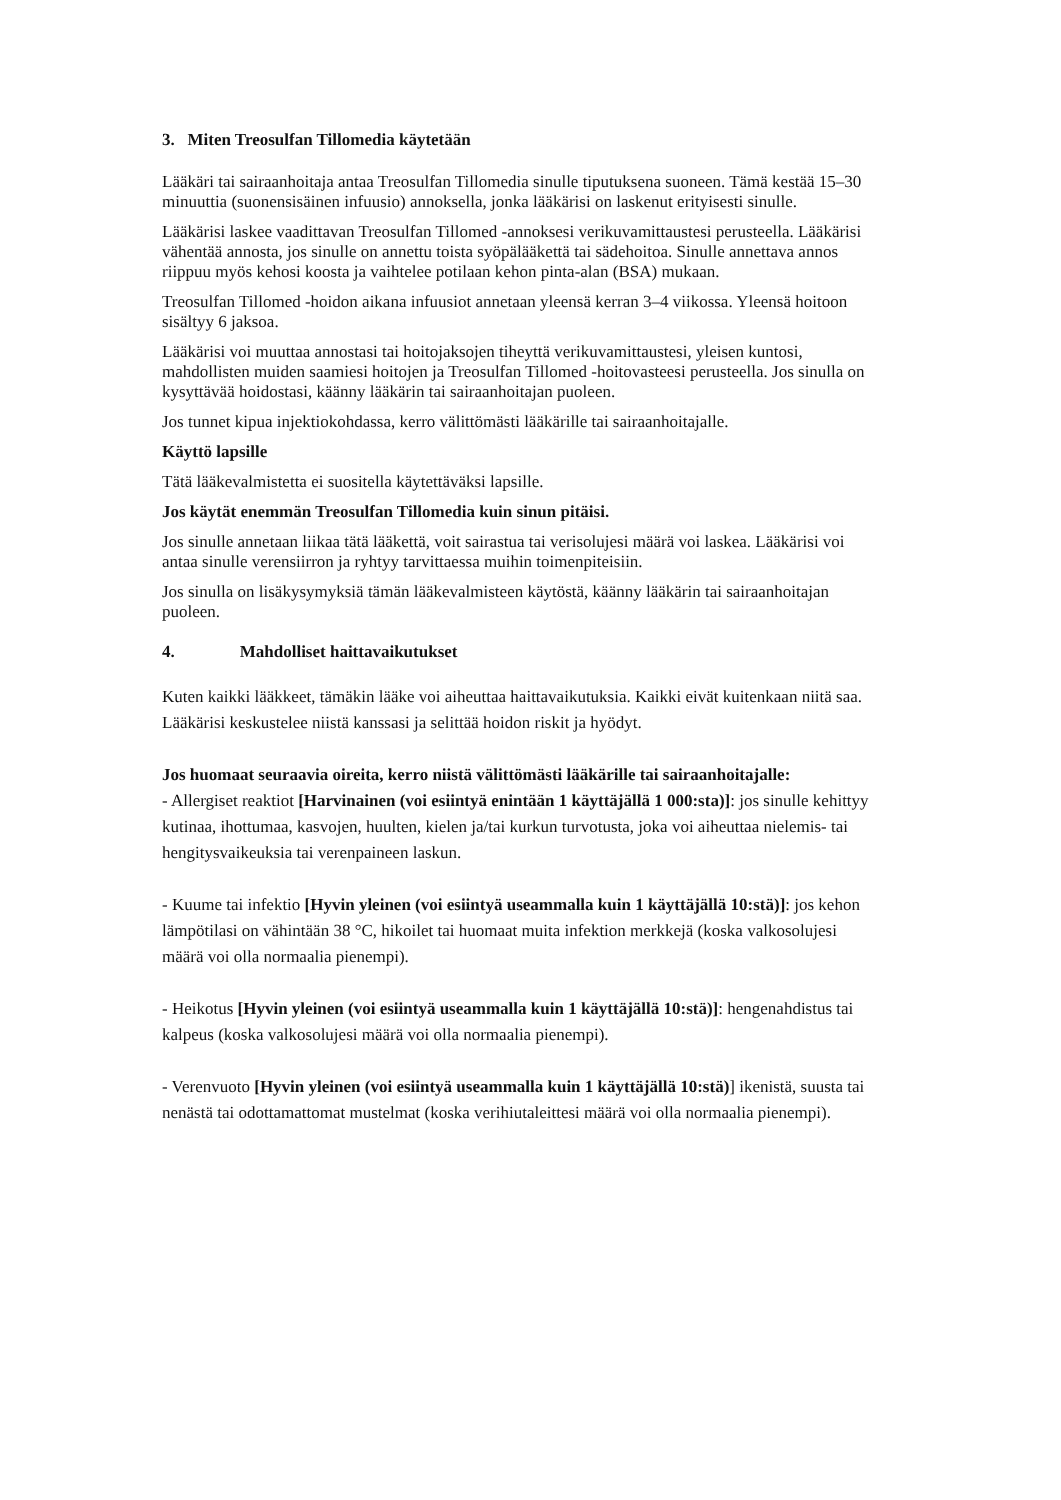3. Miten Treosulfan Tillomedia käytetään
Lääkäri tai sairaanhoitaja antaa Treosulfan Tillomedia sinulle tiputuksena suoneen. Tämä kestää 15–30 minuuttia (suonensisäinen infuusio) annoksella, jonka lääkärisi on laskenut erityisesti sinulle.
Lääkärisi laskee vaadittavan Treosulfan Tillomed -annoksesi verikuvamittaustesi perusteella. Lääkärisi vähentää annosta, jos sinulle on annettu toista syöpälääkettä tai sädehoitoa. Sinulle annettava annos riippuu myös kehosi koosta ja vaihtelee potilaan kehon pinta-alan (BSA) mukaan.
Treosulfan Tillomed -hoidon aikana infuusiot annetaan yleensä kerran 3–4 viikossa. Yleensä hoitoon sisältyy 6 jaksoa.
Lääkärisi voi muuttaa annostasi tai hoitojaksojen tiheyttä verikuvamittaustesi, yleisen kuntosi, mahdollisten muiden saamiesi hoitojen ja Treosulfan Tillomed -hoitovasteesi perusteella. Jos sinulla on kysyttävää hoidostasi, käänny lääkärin tai sairaanhoitajan puoleen.
Jos tunnet kipua injektiokohdassa, kerro välittömästi lääkärille tai sairaanhoitajalle.
Käyttö lapsille
Tätä lääkevalmistetta ei suositella käytettäväksi lapsille.
Jos käytät enemmän Treosulfan Tillomedia kuin sinun pitäisi.
Jos sinulle annetaan liikaa tätä lääkettä, voit sairastua tai verisolujesi määrä voi laskea. Lääkärisi voi antaa sinulle verensiirron ja ryhtyy tarvittaessa muihin toimenpiteisiin.
Jos sinulla on lisäkysymyksiä tämän lääkevalmisteen käytöstä, käänny lääkärin tai sairaanhoitajan puoleen.
4. Mahdolliset haittavaikutukset
Kuten kaikki lääkkeet, tämäkin lääke voi aiheuttaa haittavaikutuksia. Kaikki eivät kuitenkaan niitä saa. Lääkärisi keskustelee niistä kanssasi ja selittää hoidon riskit ja hyödyt.
Jos huomaat seuraavia oireita, kerro niistä välittömästi lääkärille tai sairaanhoitajalle:
- Allergiset reaktiot [Harvinainen (voi esiintyä enintään 1 käyttäjällä 1 000:sta)]: jos sinulle kehittyy kutinaa, ihottumaa, kasvojen, huulten, kielen ja/tai kurkun turvotusta, joka voi aiheuttaa nielemis- tai hengitysvaikeuksia tai verenpaineen laskun.
- Kuume tai infektio [Hyvin yleinen (voi esiintyä useammalla kuin 1 käyttäjällä 10:stä)]: jos kehon lämpötilasi on vähintään 38 °C, hikoilet tai huomaat muita infektion merkkejä (koska valkosolujesi määrä voi olla normaalia pienempi).
- Heikotus [Hyvin yleinen (voi esiintyä useammalla kuin 1 käyttäjällä 10:stä)]: hengenahdistus tai kalpeus (koska valkosolujesi määrä voi olla normaalia pienempi).
- Verenvuoto [Hyvin yleinen (voi esiintyä useammalla kuin 1 käyttäjällä 10:stä)] ikenistä, suusta tai nenästä tai odottamattomat mustelmat (koska verihiutaleittesi määrä voi olla normaalia pienempi).